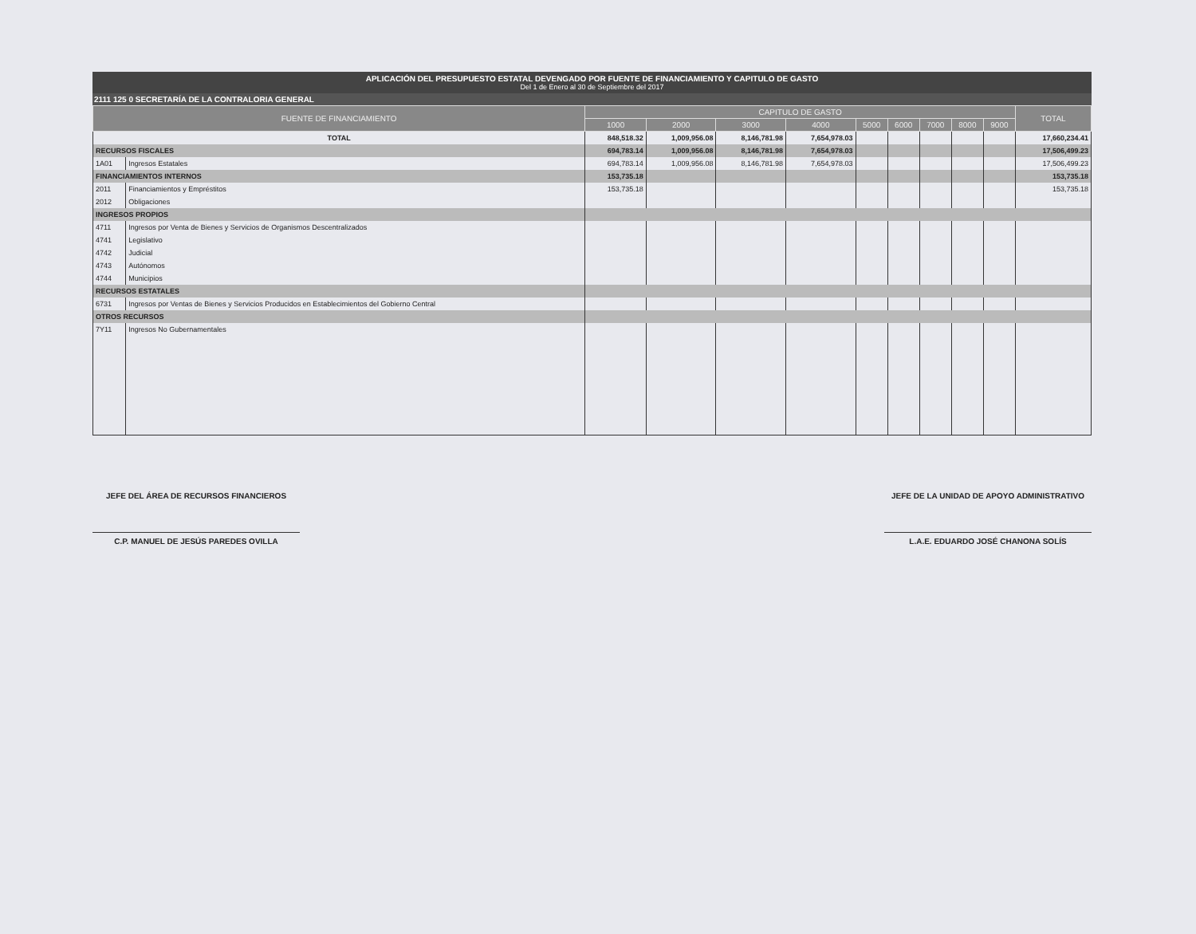APLICACIÓN DEL PRESUPUESTO ESTATAL DEVENGADO POR FUENTE DE FINANCIAMIENTO Y CAPITULO DE GASTO
Del 1 de Enero al 30 de Septiembre del 2017
2111 125 0 SECRETARÍA DE LA CONTRALORIA GENERAL
| FUENTE DE FINANCIAMIENTO | | CAPITULO DE GASTO | | | | | | | | | TOTAL |
| --- | --- | --- | --- | --- | --- | --- | --- | --- | --- | --- | --- |
| | | 1000 | 2000 | 3000 | 4000 | 5000 | 6000 | 7000 | 8000 | 9000 | |
| TOTAL | | 848,518.32 | 1,009,956.08 | 8,146,781.98 | 7,654,978.03 | | | | | | 17,660,234.41 |
| RECURSOS FISCALES | | 694,783.14 | 1,009,956.08 | 8,146,781.98 | 7,654,978.03 | | | | | | 17,506,499.23 |
| 1A01 | Ingresos Estatales | 694,783.14 | 1,009,956.08 | 8,146,781.98 | 7,654,978.03 | | | | | | 17,506,499.23 |
| FINANCIAMIENTOS INTERNOS | | 153,735.18 | | | | | | | | | 153,735.18 |
| 2011 | Financiamientos y Empréstitos | 153,735.18 | | | | | | | | | 153,735.18 |
| 2012 | Obligaciones | | | | | | | | | | |
| INGRESOS PROPIOS | | | | | | | | | | | |
| 4711 | Ingresos por Venta de Bienes y Servicios de Organismos Descentralizados | | | | | | | | | | |
| 4741 | Legislativo | | | | | | | | | | |
| 4742 | Judicial | | | | | | | | | | |
| 4743 | Autónomos | | | | | | | | | | |
| 4744 | Municipios | | | | | | | | | | |
| RECURSOS ESTATALES | | | | | | | | | | | |
| 6731 | Ingresos por Ventas de Bienes y Servicios Producidos en Establecimientos del Gobierno Central | | | | | | | | | | |
| OTROS RECURSOS | | | | | | | | | | | |
| 7Y11 | Ingresos No Gubernamentales | | | | | | | | | | |
JEFE DEL ÁREA DE RECURSOS FINANCIEROS
C.P. MANUEL DE JESÚS PAREDES OVILLA
JEFE DE LA UNIDAD DE APOYO ADMINISTRATIVO
L.A.E. EDUARDO JOSÉ CHANONA SOLÍS